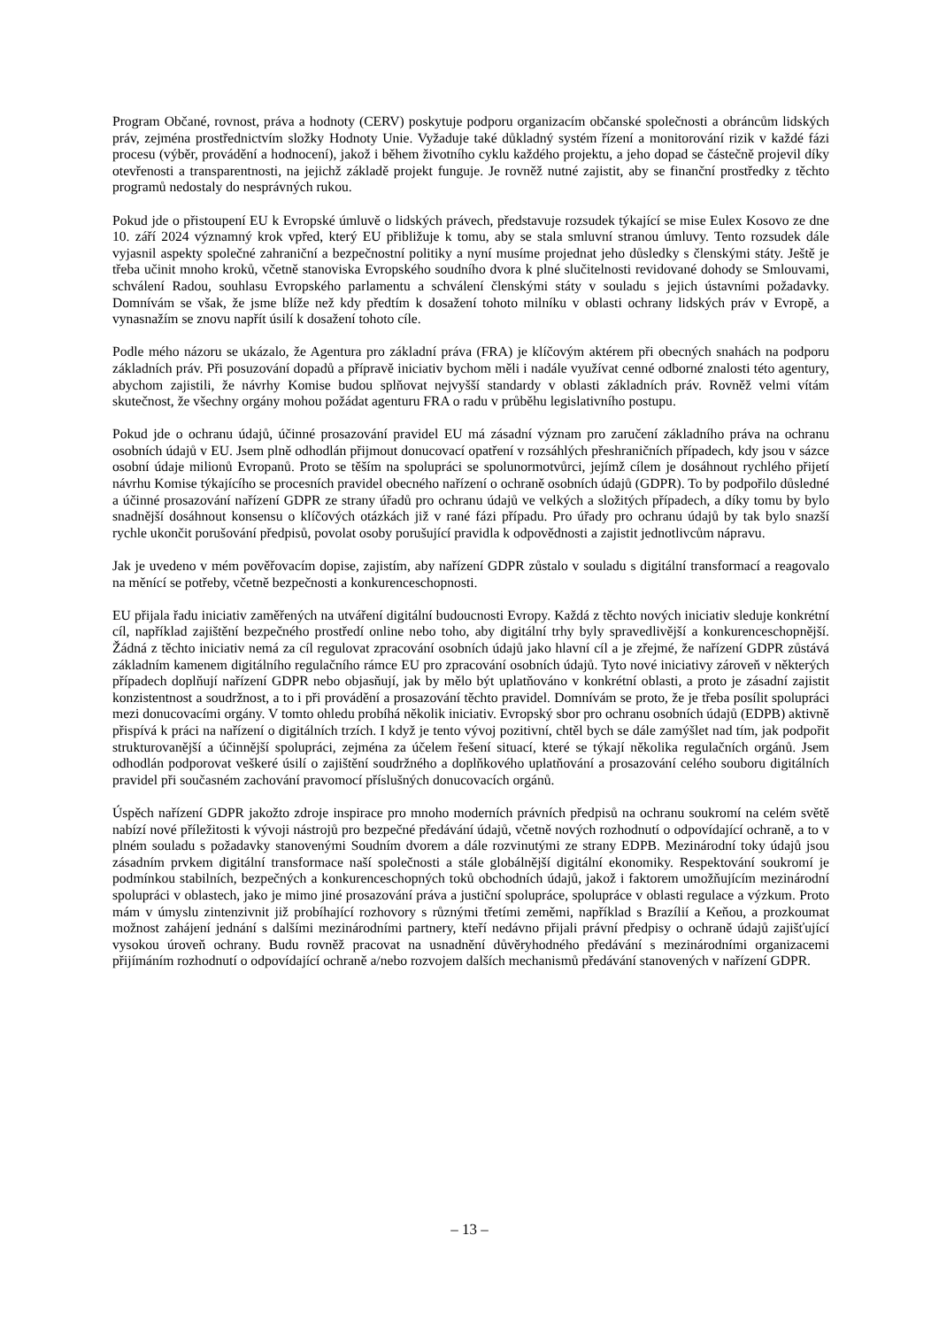Program Občané, rovnost, práva a hodnoty (CERV) poskytuje podporu organizacím občanské společnosti a obráncům lidských práv, zejména prostřednictvím složky Hodnoty Unie. Vyžaduje také důkladný systém řízení a monitorování rizik v každé fázi procesu (výběr, provádění a hodnocení), jakož i během životního cyklu každého projektu, a jeho dopad se částečně projevil díky otevřenosti a transparentnosti, na jejichž základě projekt funguje. Je rovněž nutné zajistit, aby se finanční prostředky z těchto programů nedostaly do nesprávných rukou.
Pokud jde o přistoupení EU k Evropské úmluvě o lidských právech, představuje rozsudek týkající se mise Eulex Kosovo ze dne 10. září 2024 významný krok vpřed, který EU přibližuje k tomu, aby se stala smluvní stranou úmluvy. Tento rozsudek dále vyjasnil aspekty společné zahraniční a bezpečnostní politiky a nyní musíme projednat jeho důsledky s členskými státy. Ještě je třeba učinit mnoho kroků, včetně stanoviska Evropského soudního dvora k plné slučitelnosti revidované dohody se Smlouvami, schválení Radou, souhlasu Evropského parlamentu a schválení členskými státy v souladu s jejich ústavními požadavky. Domnívám se však, že jsme blíže než kdy předtím k dosažení tohoto milníku v oblasti ochrany lidských práv v Evropě, a vynasnažím se znovu napřít úsilí k dosažení tohoto cíle.
Podle mého názoru se ukázalo, že Agentura pro základní práva (FRA) je klíčovým aktérem při obecných snahách na podporu základních práv. Při posuzování dopadů a přípravě iniciativ bychom měli i nadále využívat cenné odborné znalosti této agentury, abychom zajistili, že návrhy Komise budou splňovat nejvyšší standardy v oblasti základních práv. Rovněž velmi vítám skutečnost, že všechny orgány mohou požádat agenturu FRA o radu v průběhu legislativního postupu.
Pokud jde o ochranu údajů, účinné prosazování pravidel EU má zásadní význam pro zaručení základního práva na ochranu osobních údajů v EU. Jsem plně odhodlán přijmout donucovací opatření v rozsáhlých přeshraničních případech, kdy jsou v sázce osobní údaje milionů Evropanů. Proto se těším na spolupráci se spolunormotvůrci, jejímž cílem je dosáhnout rychlého přijetí návrhu Komise týkajícího se procesních pravidel obecného nařízení o ochraně osobních údajů (GDPR). To by podpořilo důsledné a účinné prosazování nařízení GDPR ze strany úřadů pro ochranu údajů ve velkých a složitých případech, a díky tomu by bylo snadnější dosáhnout konsensu o klíčových otázkách již v rané fázi případu. Pro úřady pro ochranu údajů by tak bylo snazší rychle ukončit porušování předpisů, povolat osoby porušující pravidla k odpovědnosti a zajistit jednotlivcům nápravu.
Jak je uvedeno v mém pověřovacím dopise, zajistím, aby nařízení GDPR zůstalo v souladu s digitální transformací a reagovalo na měnící se potřeby, včetně bezpečnosti a konkurenceschopnosti.
EU přijala řadu iniciativ zaměřených na utváření digitální budoucnosti Evropy. Každá z těchto nových iniciativ sleduje konkrétní cíl, například zajištění bezpečného prostředí online nebo toho, aby digitální trhy byly spravedlivější a konkurenceschopnější. Žádná z těchto iniciativ nemá za cíl regulovat zpracování osobních údajů jako hlavní cíl a je zřejmé, že nařízení GDPR zůstává základním kamenem digitálního regulačního rámce EU pro zpracování osobních údajů. Tyto nové iniciativy zároveň v některých případech doplňují nařízení GDPR nebo objasňují, jak by mělo být uplatňováno v konkrétní oblasti, a proto je zásadní zajistit konzistentnost a soudržnost, a to i při provádění a prosazování těchto pravidel. Domnívám se proto, že je třeba posílit spolupráci mezi donucovacími orgány. V tomto ohledu probíhá několik iniciativ. Evropský sbor pro ochranu osobních údajů (EDPB) aktivně přispívá k práci na nařízení o digitálních trzích. I když je tento vývoj pozitivní, chtěl bych se dále zamýšlet nad tím, jak podpořit strukturovanější a účinnější spolupráci, zejména za účelem řešení situací, které se týkají několika regulačních orgánů. Jsem odhodlán podporovat veškeré úsilí o zajištění soudržného a doplňkového uplatňování a prosazování celého souboru digitálních pravidel při současném zachování pravomocí příslušných donucovacích orgánů.
Úspěch nařízení GDPR jakožto zdroje inspirace pro mnoho moderních právních předpisů na ochranu soukromí na celém světě nabízí nové příležitosti k vývoji nástrojů pro bezpečné předávání údajů, včetně nových rozhodnutí o odpovídající ochraně, a to v plném souladu s požadavky stanovenými Soudním dvorem a dále rozvinutými ze strany EDPB. Mezinárodní toky údajů jsou zásadním prvkem digitální transformace naší společnosti a stále globálnější digitální ekonomiky. Respektování soukromí je podmínkou stabilních, bezpečných a konkurenceschopných toků obchodních údajů, jakož i faktorem umožňujícím mezinárodní spolupráci v oblastech, jako je mimo jiné prosazování práva a justiční spolupráce, spolupráce v oblasti regulace a výzkum. Proto mám v úmyslu zintenzivnit již probíhající rozhovory s různými třetími zeměmi, například s Brazílií a Keňou, a prozkoumat možnost zahájení jednání s dalšími mezinárodními partnery, kteří nedávno přijali právní předpisy o ochraně údajů zajišťující vysokou úroveň ochrany. Budu rovněž pracovat na usnadnění důvěryhodného předávání s mezinárodními organizacemi přijímáním rozhodnutí o odpovídající ochraně a/nebo rozvojem dalších mechanismů předávání stanovených v nařízení GDPR.
– 13 –